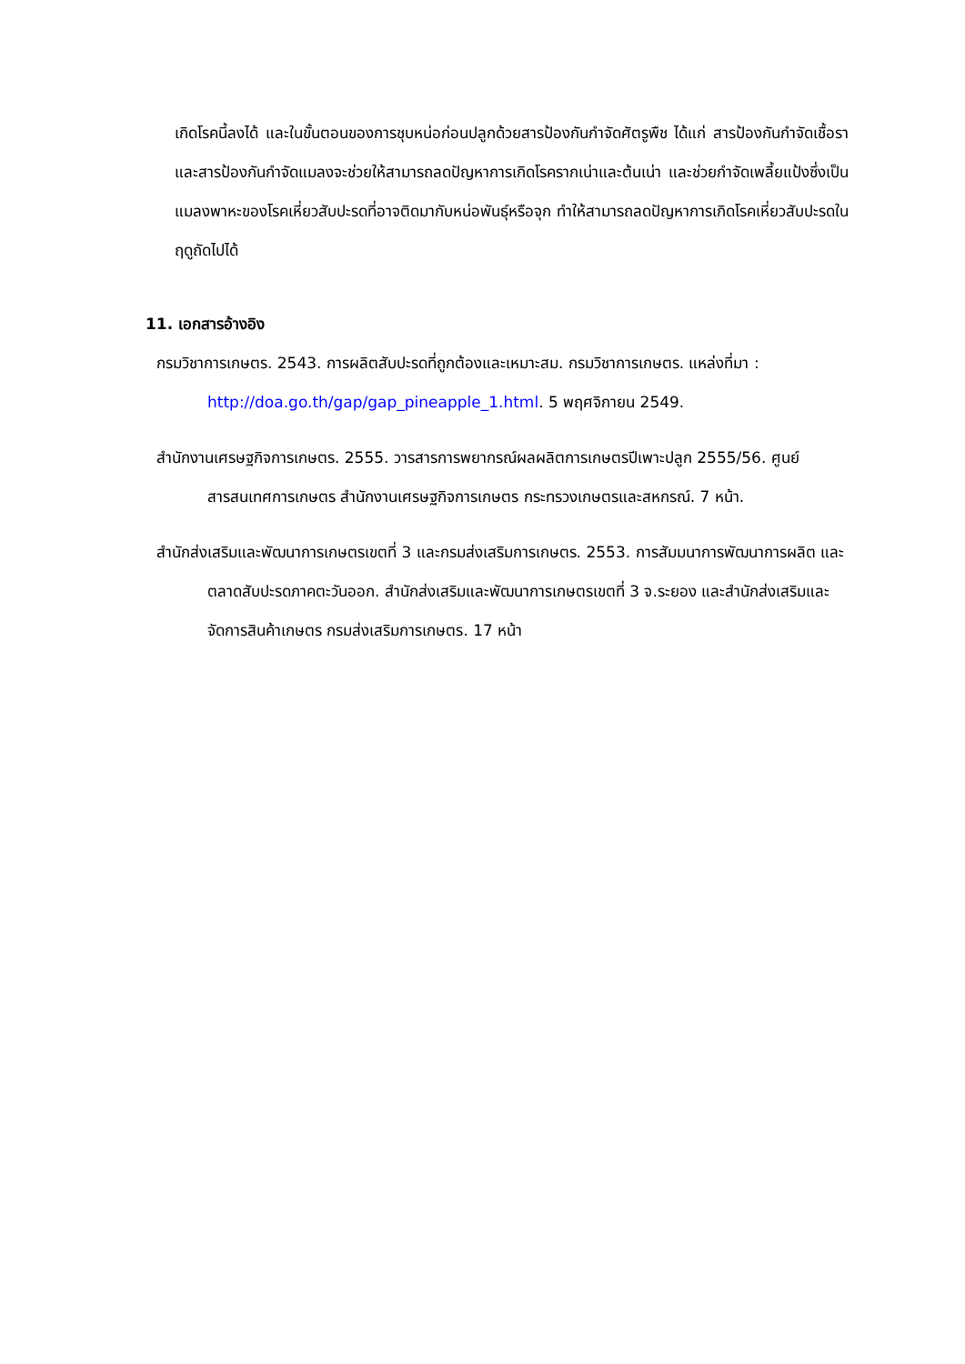เกิดโรคนี้ลงได้ และในขั้นตอนของการชุบหน่อก่อนปลูกด้วยสารป้องกันกำจัดศัตรูพืช ได้แก่ สารป้องกันกำจัดเชื้อรา และสารป้องกันกำจัดแมลงจะช่วยให้สามารถลดปัญหาการเกิดโรครากเน่าและต้นเน่า และช่วยกำจัดเพลี้ยแป้งซึ่งเป็นแมลงพาหะของโรคเหี่ยวสับปะรดที่อาจติดมากับหน่อพันธุ์หรือจุก ทำให้สามารถลดปัญหาการเกิดโรคเหี่ยวสับปะรดในฤดูถัดไปได้
11. เอกสารอ้างอิง
กรมวิชาการเกษตร. 2543. การผลิตสับปะรดที่ถูกต้องและเหมาะสม. กรมวิชาการเกษตร. แหล่งที่มา : http://doa.go.th/gap/gap_pineapple_1.html. 5 พฤศจิกายน 2549.
สำนักงานเศรษฐกิจการเกษตร. 2555. วารสารการพยากรณ์ผลผลิตการเกษตรปีเพาะปลูก 2555/56. ศูนย์สารสนเทศการเกษตร สำนักงานเศรษฐกิจการเกษตร กระทรวงเกษตรและสหกรณ์. 7 หน้า.
สำนักส่งเสริมและพัฒนาการเกษตรเขตที่ 3 และกรมส่งเสริมการเกษตร. 2553. การสัมมนาการพัฒนาการผลิต และตลาดสับปะรดภาคตะวันออก. สำนักส่งเสริมและพัฒนาการเกษตรเขตที่ 3 จ.ระยอง และสำนักส่งเสริมและจัดการสินค้าเกษตร กรมส่งเสริมการเกษตร. 17 หน้า